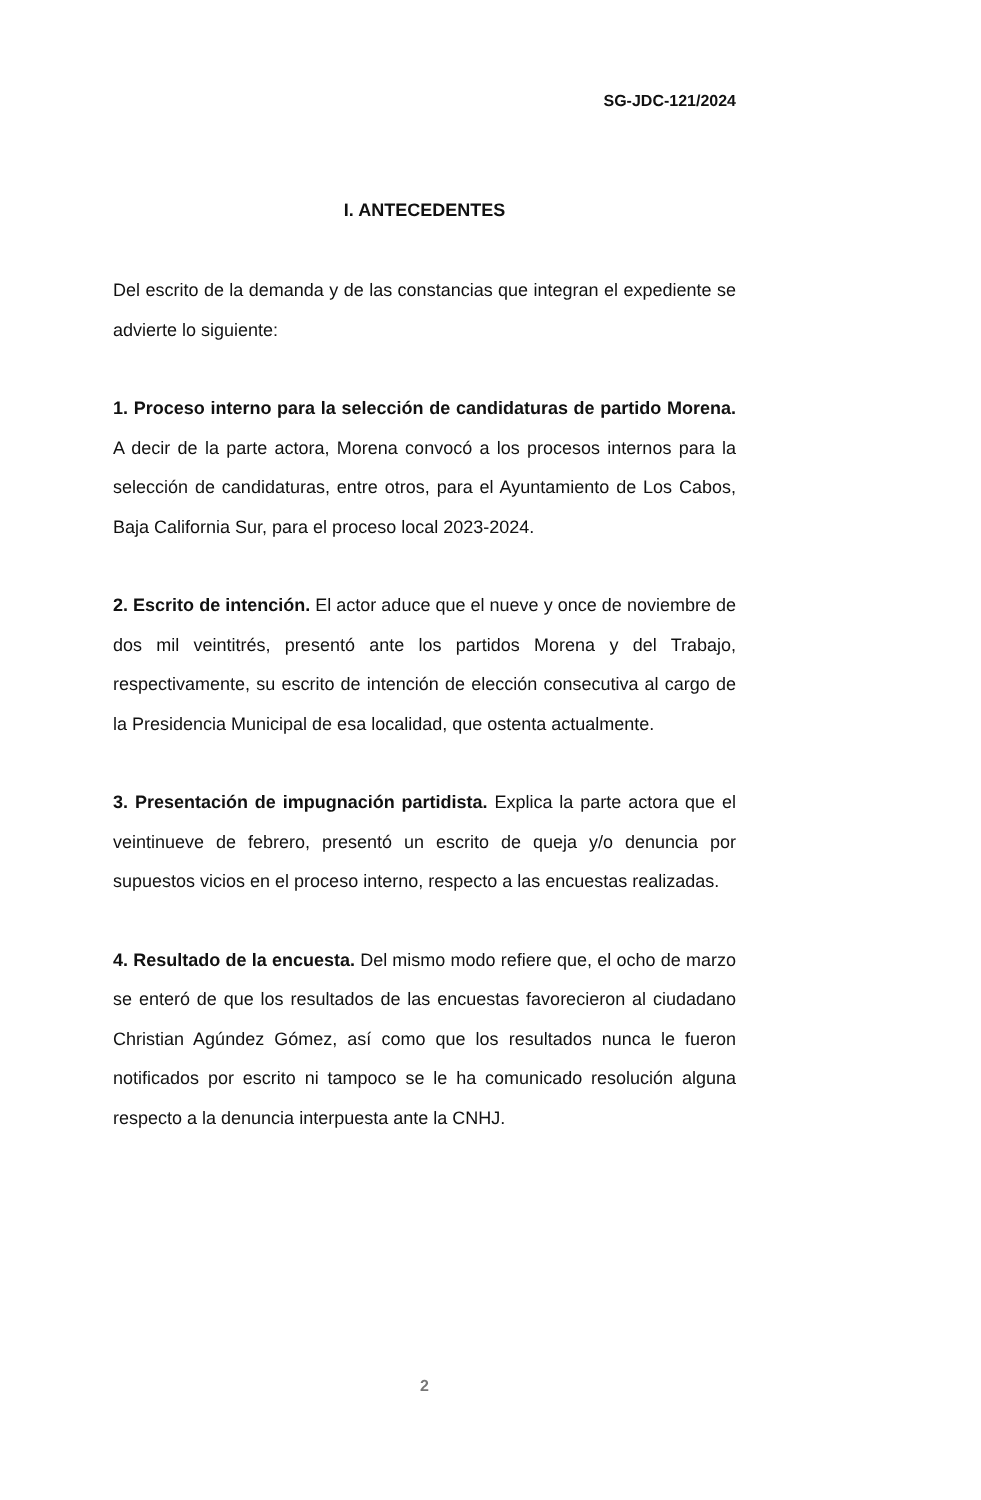SG-JDC-121/2024
I. ANTECEDENTES
Del escrito de la demanda y de las constancias que integran el expediente se advierte lo siguiente:
1. Proceso interno para la selección de candidaturas de partido Morena. A decir de la parte actora, Morena convocó a los procesos internos para la selección de candidaturas, entre otros, para el Ayuntamiento de Los Cabos, Baja California Sur, para el proceso local 2023-2024.
2. Escrito de intención. El actor aduce que el nueve y once de noviembre de dos mil veintitrés, presentó ante los partidos Morena y del Trabajo, respectivamente, su escrito de intención de elección consecutiva al cargo de la Presidencia Municipal de esa localidad, que ostenta actualmente.
3. Presentación de impugnación partidista. Explica la parte actora que el veintinueve de febrero, presentó un escrito de queja y/o denuncia por supuestos vicios en el proceso interno, respecto a las encuestas realizadas.
4. Resultado de la encuesta. Del mismo modo refiere que, el ocho de marzo se enteró de que los resultados de las encuestas favorecieron al ciudadano Christian Agúndez Gómez, así como que los resultados nunca le fueron notificados por escrito ni tampoco se le ha comunicado resolución alguna respecto a la denuncia interpuesta ante la CNHJ.
2